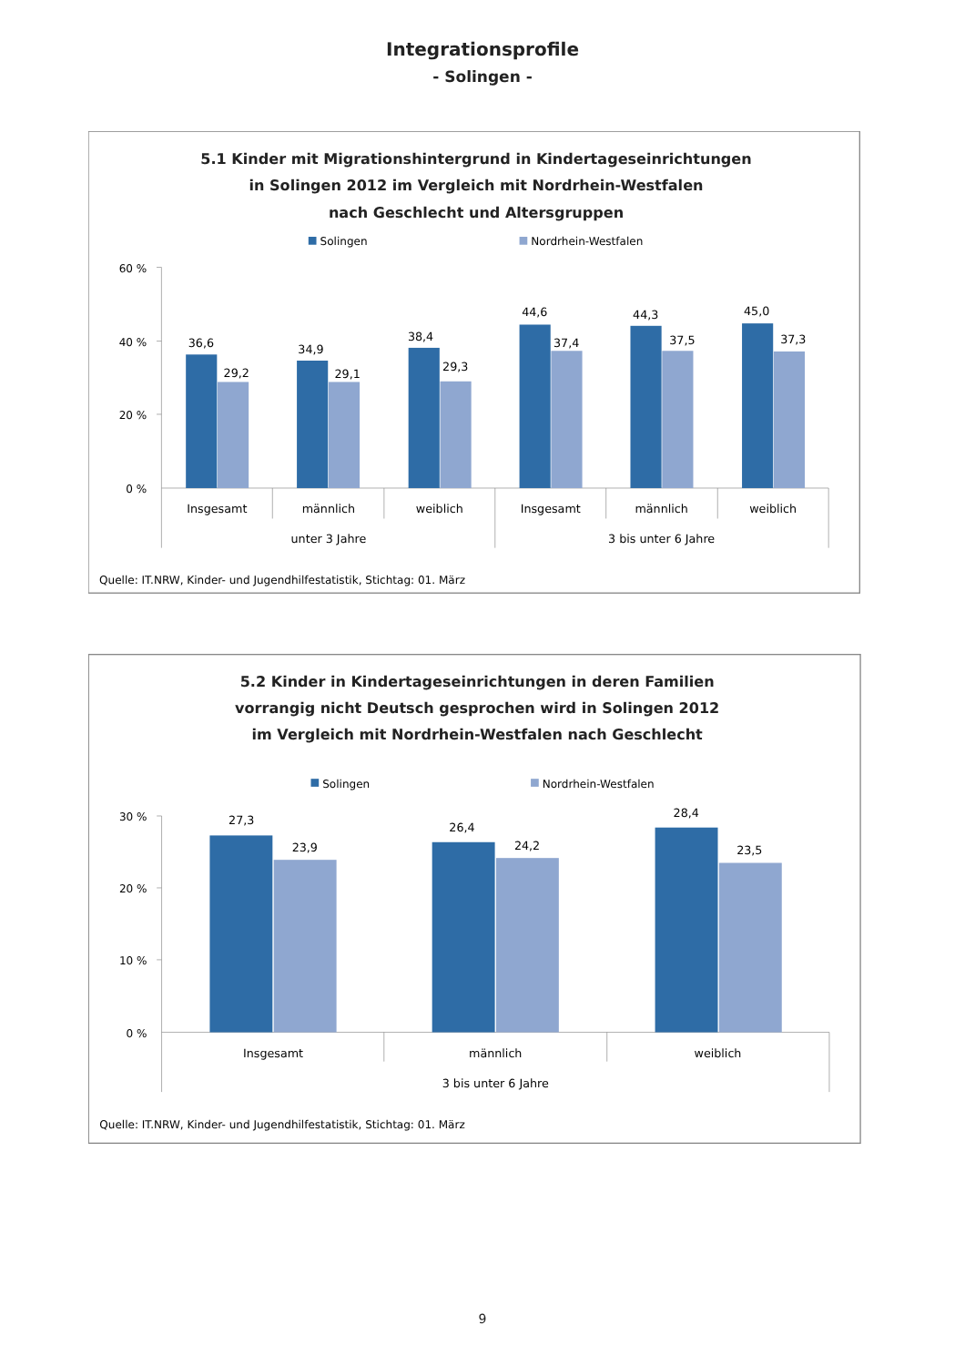Integrationsprofile
- Solingen -
5.1 Kinder mit Migrationshintergrund in Kindertageseinrichtungen
in Solingen 2012 im Vergleich mit Nordrhein-Westfalen
nach Geschlecht und Altersgruppen
Solingen
Nordrhein-Westfalen
60 %
40 %
20 %
0 %
36,6
29,2
34,9
29,1
38,4
29,3
44,6
37,4
44,3
37,5
45,0
37,3
Insgesamt
männlich
weiblich
Insgesamt
männlich
weiblich
unter 3 Jahre
3 bis unter 6 Jahre
Quelle: IT.NRW, Kinder- und Jugendhilfestatistik, Stichtag: 01. März
5.2 Kinder in Kindertageseinrichtungen in deren Familien
vorrangig nicht Deutsch gesprochen wird in Solingen 2012
im Vergleich mit Nordrhein-Westfalen nach Geschlecht
Solingen
Nordrhein-Westfalen
30 %
20 %
10 %
0 %
27,3
23,9
26,4
24,2
28,4
23,5
Insgesamt
männlich
weiblich
3 bis unter 6 Jahre
Quelle: IT.NRW, Kinder- und Jugendhilfestatistik, Stichtag: 01. März
9